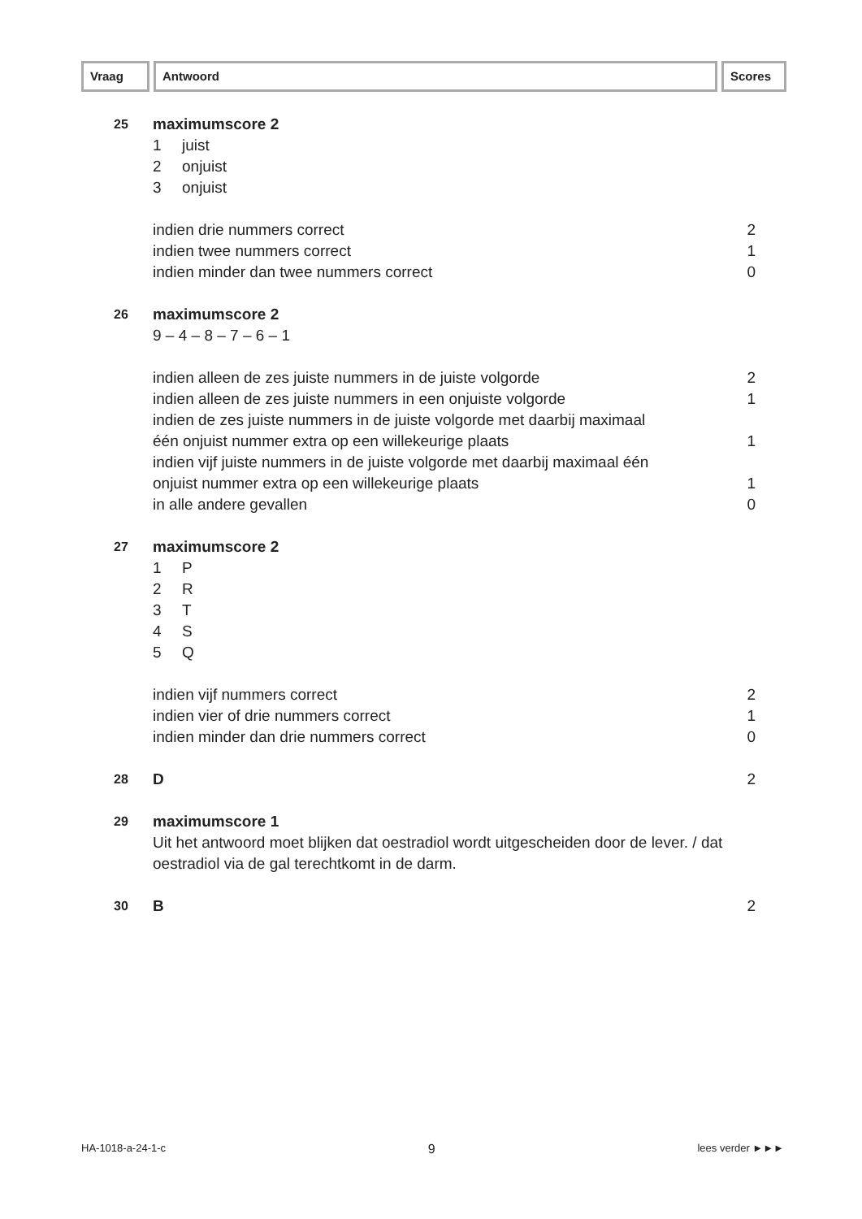Vraag Antwoord Scores
25
maximumscore 2
1 juist
2 onjuist
3 onjuist
indien drie nummers correct 2
indien twee nummers correct 1
indien minder dan twee nummers correct 0
26
maximumscore 2
9 – 4 – 8 – 7 – 6 – 1
indien alleen de zes juiste nummers in de juiste volgorde 2
indien alleen de zes juiste nummers in een onjuiste volgorde 1
indien de zes juiste nummers in de juiste volgorde met daarbij maximaal
één onjuist nummer extra op een willekeurige plaats 1
indien vijf juiste nummers in de juiste volgorde met daarbij maximaal één
onjuist nummer extra op een willekeurige plaats 1
in alle andere gevallen 0
27
maximumscore 2
1 P
2 R
3 T
4 S
5 Q
indien vijf nummers correct 2
indien vier of drie nummers correct 1
indien minder dan drie nummers correct 0
28
D 2
29
maximumscore 1
Uit het antwoord moet blijken dat oestradiol wordt uitgescheiden door de lever. / dat oestradiol via de gal terechtkomt in de darm.
30
B 2
HA-1018-a-24-1-c 9 lees verder ►►►